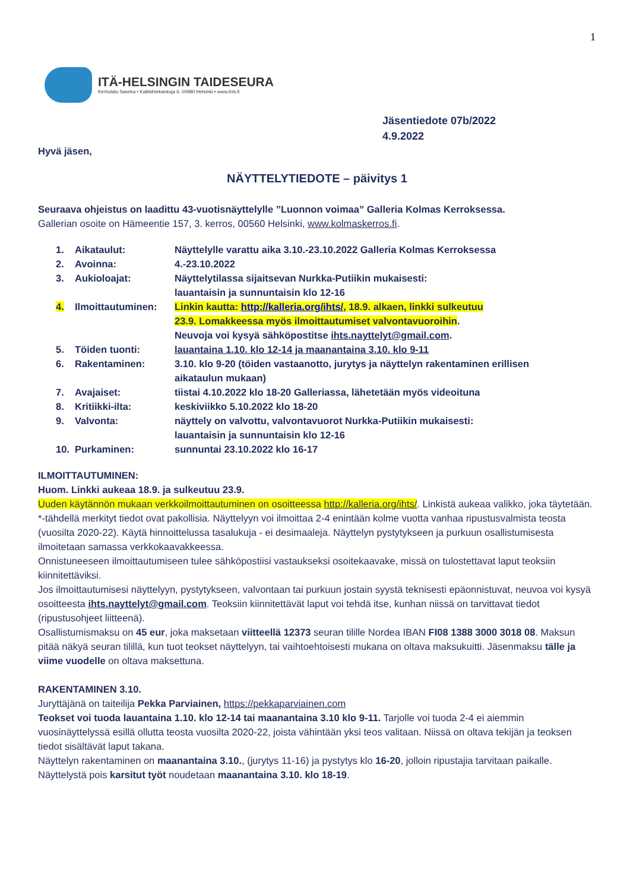1
ITÄ-HELSINGIN TAIDESEURA
Kerhotalo Saseka • Kalkkihiekankuja 6, 00980 Helsinki • www.ihts.fi
Jäsentiedote 07b/2022
4.9.2022
Hyvä jäsen,
NÄYTTELYTIEDOTE – päivitys 1
Seuraava ohjeistus on laadittu 43-vuotisnäyttelylle ”Luonnon voimaa” Galleria Kolmas Kerroksessa.
Gallerian osoite on Hämeentie 157, 3. kerros, 00560 Helsinki, www.kolmaskerros.fi.
| 1. | Aikataulut: | Näyttelylle varattu aika 3.10.-23.10.2022 Galleria Kolmas Kerroksessa |
| 2. | Avoinna: | 4.-23.10.2022 |
| 3. | Aukioloajat: | Näyttelytilassa sijaitsevan Nurkka-Putiikin mukaisesti: lauantaisin ja sunnuntaisin klo 12-16 |
| 4. | Ilmoittautuminen: | Linkin kautta: http://kalleria.org/ihts/ , 18.9. alkaen, linkki sulkeutuu 23.9. Lomakkeessa myös ilmoittautumiset valvontavuoroihin . Neuvoja voi kysyä sähköpostitse ihts.nayttelyt@gmail.com . |
| 5. | Töiden tuonti: | lauantaina 1.10. klo 12-14 ja maanantaina 3.10. klo 9-11 |
| 6. | Rakentaminen: | 3.10. klo 9-20 (töiden vastaanotto, jurytys ja näyttelyn rakentaminen erillisen aikataulun mukaan) |
| 7. | Avajaiset: | tiistai 4.10.2022 klo 18-20 Galleriassa, lähetetään myös videoituna |
| 8. | Kritiikki-ilta: | keskiviikko 5.10.2022 klo 18-20 |
| 9. | Valvonta: | näyttely on valvottu, valvontavuorot Nurkka-Putiikin mukaisesti: lauantaisin ja sunnuntaisin klo 12-16 |
| 10. | Purkaminen: | sunnuntai 23.10.2022 klo 16-17 |
ILMOITTAUTUMINEN:
Huom. Linkki aukeaa 18.9. ja sulkeutuu 23.9.
Uuden käytännön mukaan verkkoilmoittautuminen on osoitteessa http://kalleria.org/ihts/. Linkistä aukeaa valikko, joka täytetään. *-tähdellä merkityt tiedot ovat pakollisia. Näyttelyyn voi ilmoittaa 2-4 enintään kolme vuotta vanhaa ripustusvalmista teosta (vuosilta 2020-22). Käytä hinnoittelussa tasalukuja - ei desimaaleja. Näyttelyn pystytykseen ja purkuun osallistumisesta ilmoitetaan samassa verkkokaavakkeessa.
Onnistuneeseen ilmoittautumiseen tulee sähköpostiisi vastaukseksi osoitekaavake, missä on tulostettavat laput teoksiin kiinnitettäviksi.
Jos ilmoittautumisesi näyttelyyn, pystytykseen, valvontaan tai purkuun jostain syystä teknisesti epäonnistuvat, neuvoa voi kysyä osoitteesta ihts.nayttelyt@gmail.com. Teoksiin kiinnitettävät laput voi tehdä itse, kunhan niissä on tarvittavat tiedot (ripustusohjeet liitteenä).
Osallistumismaksu on 45 eur, joka maksetaan viitteellä 12373 seuran tilille Nordea IBAN FI08 1388 3000 3018 08. Maksun pitää näkyä seuran tilillä, kun tuot teokset näyttelyyn, tai vaihtoehtoisesti mukana on oltava maksukuitti. Jäsenmaksu tälle ja viime vuodelle on oltava maksettuna.
RAKENTAMINEN 3.10.
Juryttäjänä on taiteilija Pekka Parviainen, https://pekkaparviainen.com
Teokset voi tuoda lauantaina 1.10. klo 12-14 tai maanantaina 3.10 klo 9-11. Tarjolle voi tuoda 2-4 ei aiemmin vuosinäyttelyssä esillä ollutta teosta vuosilta 2020-22, joista vähintään yksi teos valitaan. Niissä on oltava tekijän ja teoksen tiedot sisältävät laput takana.
Näyttelyn rakentaminen on maanantaina 3.10., (jurytys 11-16) ja pystytys klo 16-20, jolloin ripustajia tarvitaan paikalle.
Näyttelystä pois karsitut työt noudetaan maanantaina 3.10. klo 18-19.